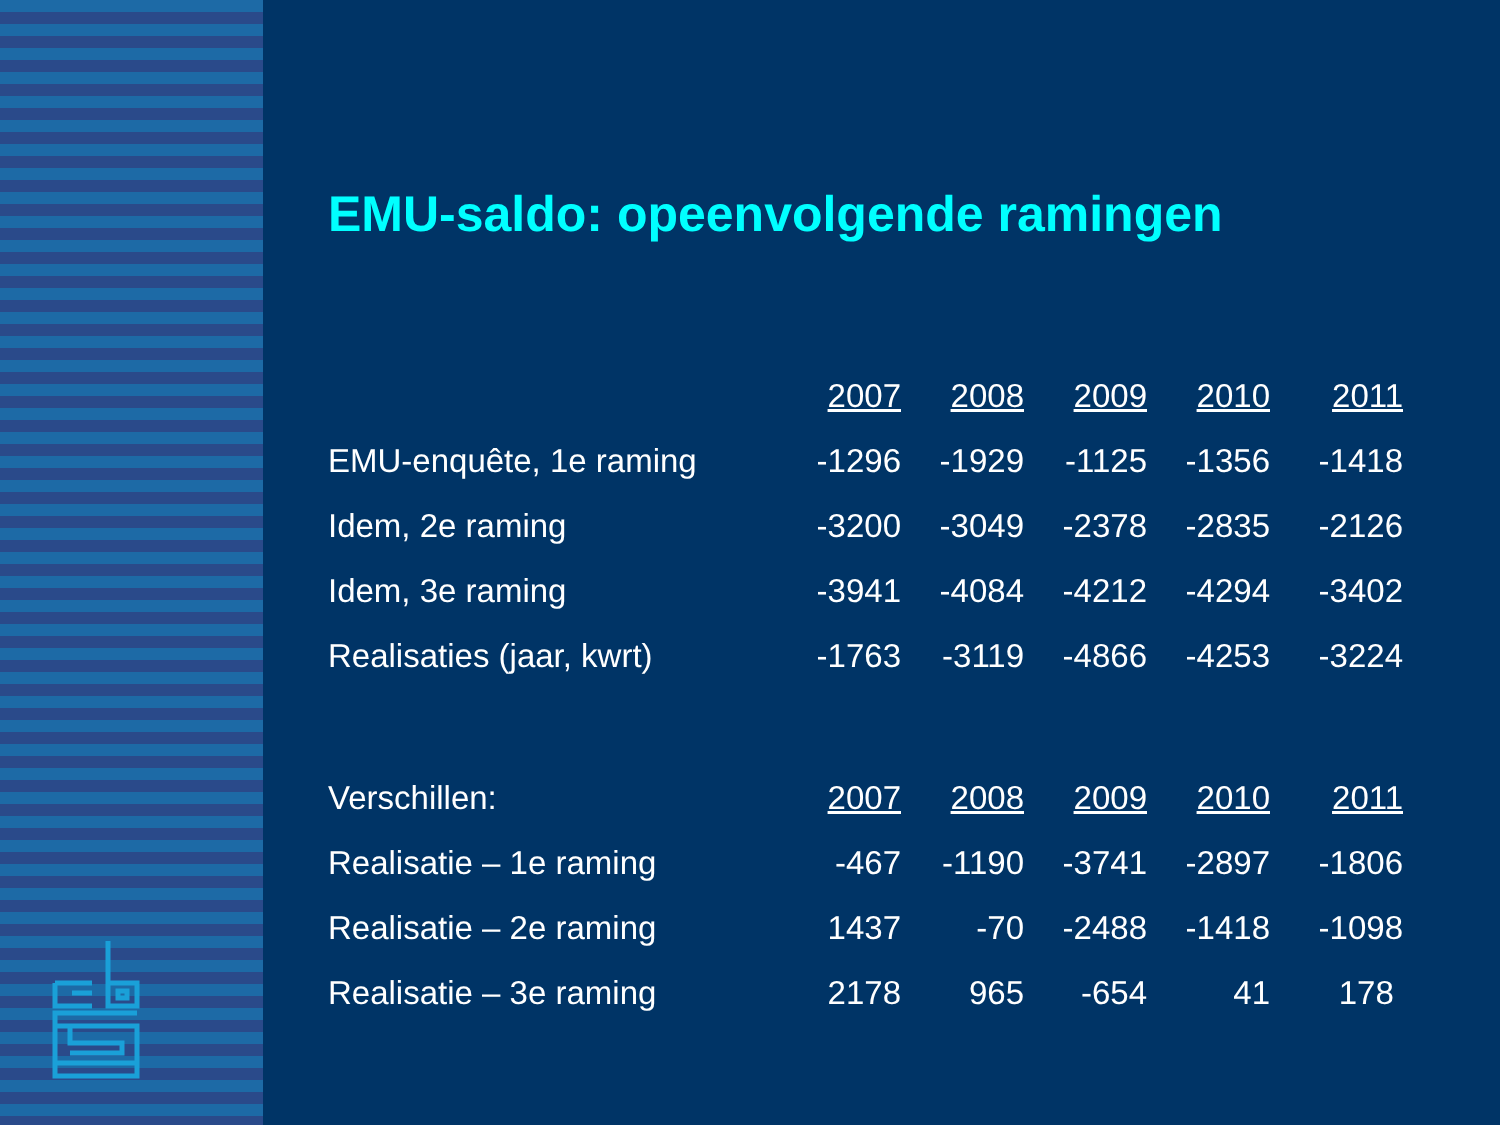EMU-saldo: opeenvolgende ramingen
| | 2007 | 2008 | 2009 | 2010 | 2011 |
| --- | --- | --- | --- | --- | --- |
| EMU-enquête, 1e raming | -1296 | -1929 | -1125 | -1356 | -1418 |
| Idem, 2e raming | -3200 | -3049 | -2378 | -2835 | -2126 |
| Idem, 3e raming | -3941 | -4084 | -4212 | -4294 | -3402 |
| Realisaties (jaar, kwrt) | -1763 | -3119 | -4866 | -4253 | -3224 |
| Verschillen: | 2007 | 2008 | 2009 | 2010 | 2011 |
| Realisatie – 1e raming | -467 | -1190 | -3741 | -2897 | -1806 |
| Realisatie – 2e raming | 1437 | -70 | -2488 | -1418 | -1098 |
| Realisatie – 3e raming | 2178 | 965 | -654 | 41 | 178 |